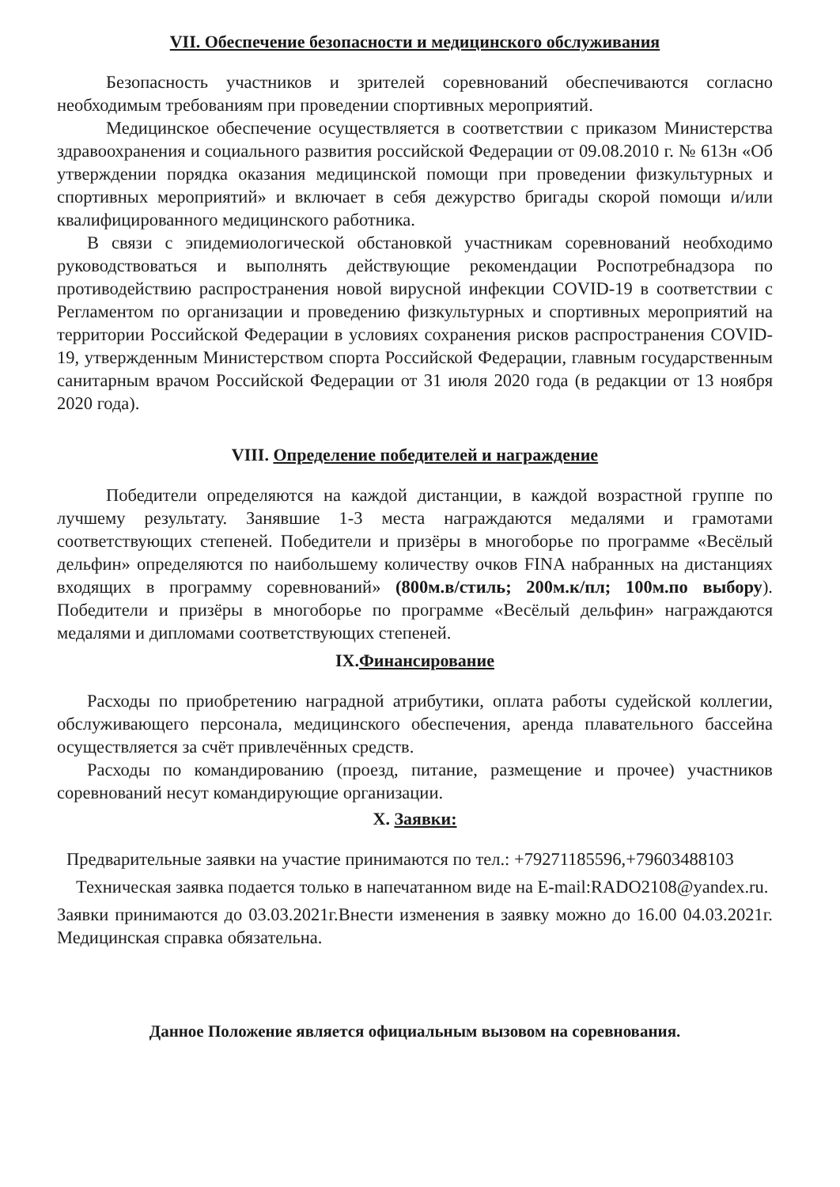VII. Обеспечение безопасности и медицинского обслуживания
Безопасность участников и зрителей соревнований обеспечиваются согласно необходимым требованиям при проведении спортивных мероприятий.
Медицинское обеспечение осуществляется в соответствии с приказом Министерства здравоохранения и социального развития российской Федерации от 09.08.2010 г. № 613н «Об утверждении порядка оказания медицинской помощи при проведении физкультурных и спортивных мероприятий» и включает в себя дежурство бригады скорой помощи и/или квалифицированного медицинского работника.
В связи с эпидемиологической обстановкой участникам соревнований необходимо руководствоваться и выполнять действующие рекомендации Роспотребнадзора по противодействию распространения новой вирусной инфекции COVID-19 в соответствии с Регламентом по организации и проведению физкультурных и спортивных мероприятий на территории Российской Федерации в условиях сохранения рисков распространения COVID-19, утвержденным Министерством спорта Российской Федерации, главным государственным санитарным врачом Российской Федерации от 31 июля 2020 года (в редакции от 13 ноября 2020 года).
VIII. Определение победителей и награждение
Победители определяются на каждой дистанции, в каждой возрастной группе по лучшему результату. Занявшие 1-3 места награждаются медалями и грамотами соответствующих степеней. Победители и призёры в многоборье по программе «Весёлый дельфин» определяются по наибольшему количеству очков FINA набранных на дистанциях входящих в программу соревнований» (800м.в/стиль; 200м.к/пл; 100м.по выбору). Победители и призёры в многоборье по программе «Весёлый дельфин» награждаются медалями и дипломами соответствующих степеней.
IX.Финансирование
Расходы по приобретению наградной атрибутики, оплата работы судейской коллегии, обслуживающего персонала, медицинского обеспечения, аренда плавательного бассейна осуществляется за счёт привлечённых средств.
Расходы по командированию (проезд, питание, размещение и прочее) участников соревнований несут командирующие организации.
X. Заявки:
Предварительные заявки на участие принимаются по тел.: +79271185596,+79603488103
Техническая заявка подается только в напечатанном виде на E-mail:RADO2108@yandex.ru.
Заявки принимаются до 03.03.2021г.Внести изменения в заявку можно до 16.00 04.03.2021г. Медицинская справка обязательна.
Данное Положение является официальным вызовом на соревнования.